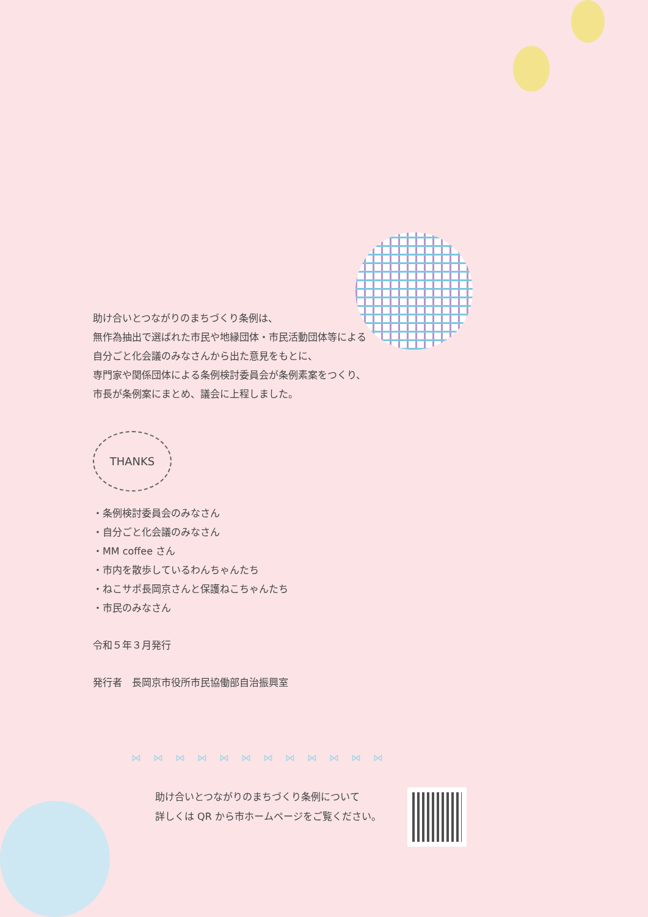助け合いとつながりのまちづくり条例は、
無作為抽出で選ばれた市民や地縁団体・市民活動団体等による
自分ごと化会議のみなさんから出た意見をもとに、
専門家や関係団体による条例検討委員会が条例素案をつくり、
市長が条例案にまとめ、議会に上程しました。
THANKS
・条例検討委員会のみなさん
・自分ごと化会議のみなさん
・MM coffee さん
・市内を散歩しているわんちゃんたち
・ねこサポ長岡京さんと保護ねこちゃんたち
・市民のみなさん
令和５年３月発行
発行者　長岡京市役所市民協働部自治振興室
⋈⋈⋈⋈⋈⋈⋈⋈⋈⋈⋈⋈
助け合いとつながりのまちづくり条例について
詳しくは QR から市ホームページをご覧ください。